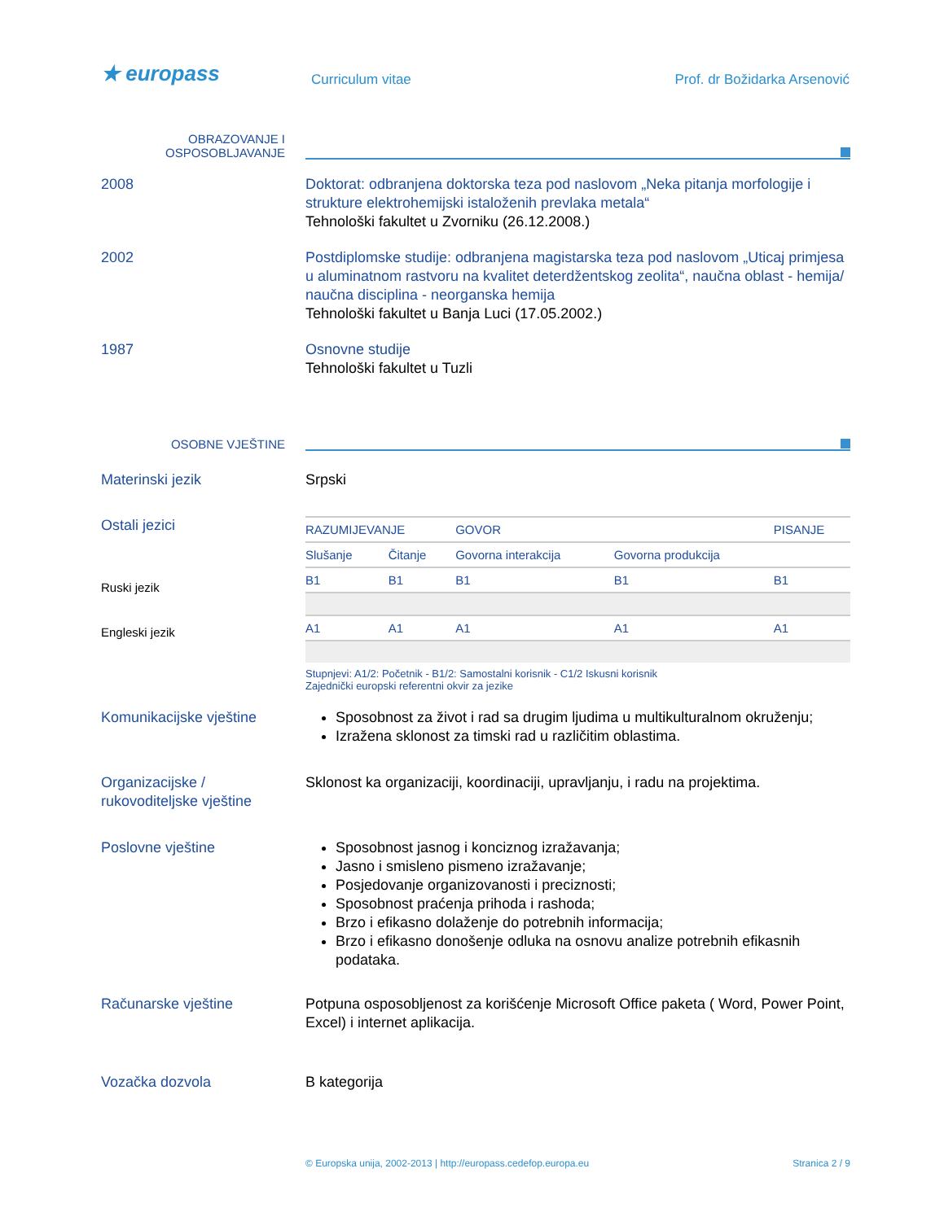★ europass Curriculum vitae Prof. dr Božidarka Arsenović
OBRAZOVANJE I
OSPOSOBLJAVANJE
2008 Doktorat: odbranjena doktorska teza pod naslovom „Neka pitanja morfologije i strukture elektrohemijski istaloženih prevlaka metala“
Tehnološki fakultet u Zvorniku (26.12.2008.)
2002 Postdiplomske studije: odbranjena magistarska teza pod naslovom „Uticaj primjesa u aluminatnom rastvoru na kvalitet deterdžentskog zeolita“, naučna oblast - hemija/ naučna disciplina - neorganska hemija
Tehnološki fakultet u Banja Luci (17.05.2002.)
1987 Osnovne studije
Tehnološki fakultet u Tuzli
OSOBNE VJEŠTINE
Materinski jezik Srpski
Ostali jezici
Ruski jezik
Engleski jezik
| RAZUMIJEVANJE | | GOVOR | | PISANJE |
| Slušanje | Čitanje | Govorna interakcija | Govorna produkcija | |
| B1 | B1 | B1 | B1 | B1 |
| A1 | A1 | A1 | A1 | A1 |
Stupnjevi: A1/2: Početnik - B1/2: Samostalni korisnik - C1/2 Iskusni korisnik
Zajednički europski referentni okvir za jezike
Komunikacijske vještine Sposobnost za život i rad sa drugim ljudima u multikulturalnom okruženju;
Izražena sklonost za timski rad u različitim oblastima.
Organizacijske /
rukovoditeljske vještine
Sklonost ka organizaciji, koordinaciji, upravljanju, i radu na projektima.
Poslovne vještine Sposobnost jasnog i konciznog izražavanja;
Jasno i smisleno pismeno izražavanje;
Posjedovanje organizovanosti i preciznosti;
Sposobnost praćenja prihoda i rashoda;
Brzo i efikasno dolaženje do potrebnih informacija;
Brzo i efikasno donošenje odluka na osnovu analize potrebnih efikasnih podataka.
Računarske vještine Potpuna osposobljenost za korišćenje Microsoft Office paketa ( Word, Power Point, Excel) i internet aplikacija.
Vozačka dozvola B kategorija
© Europska unija, 2002-2013 | http://europass.cedefop.europa.eu Stranica 2 / 9